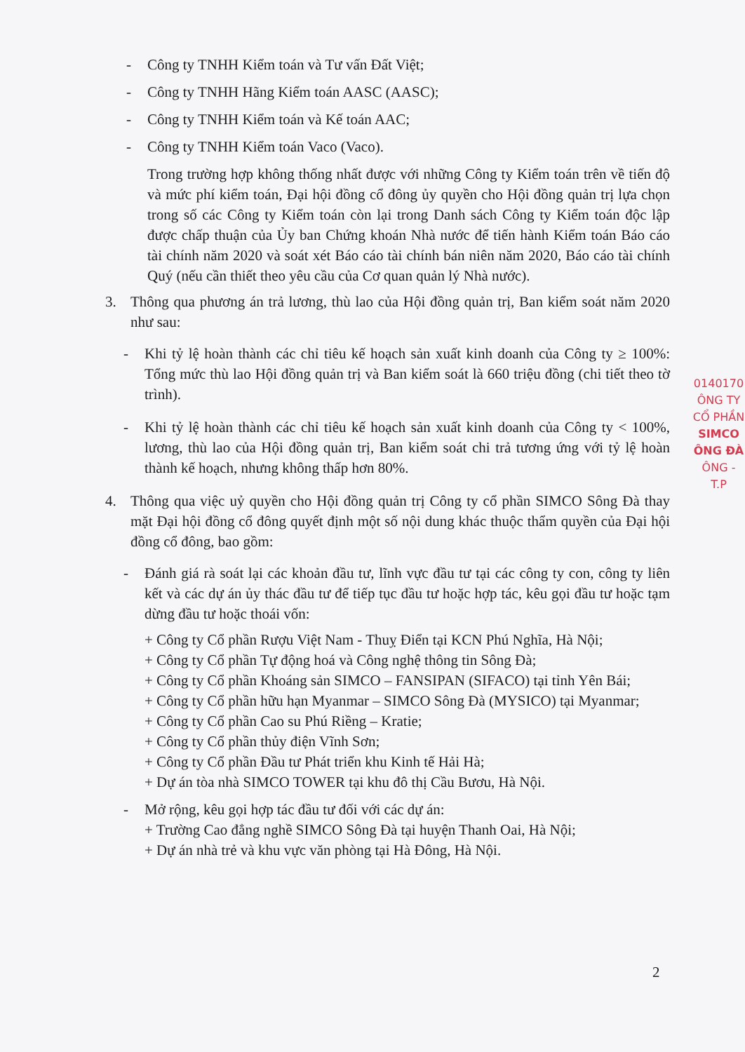- Công ty TNHH Kiểm toán và Tư vấn Đất Việt;
- Công ty TNHH Hãng Kiểm toán AASC (AASC);
- Công ty TNHH Kiểm toán và Kế toán AAC;
- Công ty TNHH Kiểm toán Vaco (Vaco).
Trong trường hợp không thống nhất được với những Công ty Kiểm toán trên về tiến độ và mức phí kiểm toán, Đại hội đồng cổ đông ủy quyền cho Hội đồng quản trị lựa chọn trong số các Công ty Kiểm toán còn lại trong Danh sách Công ty Kiểm toán độc lập được chấp thuận của Ủy ban Chứng khoán Nhà nước để tiến hành Kiểm toán Báo cáo tài chính năm 2020 và soát xét Báo cáo tài chính bán niên năm 2020, Báo cáo tài chính Quý (nếu cần thiết theo yêu cầu của Cơ quan quản lý Nhà nước).
3. Thông qua phương án trả lương, thù lao của Hội đồng quản trị, Ban kiểm soát năm 2020 như sau:
- Khi tỷ lệ hoàn thành các chỉ tiêu kế hoạch sản xuất kinh doanh của Công ty ≥ 100%: Tổng mức thù lao Hội đồng quản trị và Ban kiểm soát là 660 triệu đồng (chi tiết theo tờ trình).
- Khi tỷ lệ hoàn thành các chỉ tiêu kế hoạch sản xuất kinh doanh của Công ty < 100%, lương, thù lao của Hội đồng quản trị, Ban kiểm soát chi trả tương ứng với tỷ lệ hoàn thành kế hoạch, nhưng không thấp hơn 80%.
4. Thông qua việc uỷ quyền cho Hội đồng quản trị Công ty cổ phần SIMCO Sông Đà thay mặt Đại hội đồng cổ đông quyết định một số nội dung khác thuộc thẩm quyền của Đại hội đồng cổ đông, bao gồm:
- Đánh giá rà soát lại các khoản đầu tư, lĩnh vực đầu tư tại các công ty con, công ty liên kết và các dự án ủy thác đầu tư để tiếp tục đầu tư hoặc hợp tác, kêu gọi đầu tư hoặc tạm dừng đầu tư hoặc thoái vốn:
+ Công ty Cổ phần Rượu Việt Nam - Thuỵ Điển tại KCN Phú Nghĩa, Hà Nội;
+ Công ty Cổ phần Tự động hoá và Công nghệ thông tin Sông Đà;
+ Công ty Cổ phần Khoáng sản SIMCO – FANSIPAN (SIFACO) tại tỉnh Yên Bái;
+ Công ty Cổ phần hữu hạn Myanmar – SIMCO Sông Đà (MYSICO) tại Myanmar;
+ Công ty Cổ phần Cao su Phú Riềng – Kratie;
+ Công ty Cổ phần thủy điện Vĩnh Sơn;
+ Công ty Cổ phần Đầu tư Phát triển khu Kinh tế Hải Hà;
+ Dự án tòa nhà SIMCO TOWER tại khu đô thị Cầu Bươu, Hà Nội.
- Mở rộng, kêu gọi hợp tác đầu tư đối với các dự án:
+ Trường Cao đẳng nghề SIMCO Sông Đà tại huyện Thanh Oai, Hà Nội;
+ Dự án nhà trẻ và khu vực văn phòng tại Hà Đông, Hà Nội.
0140170
ÔNG TY
CỔ PHẦN
SIMCO
ÔNG ĐÀ
ÔNG - T.P
2